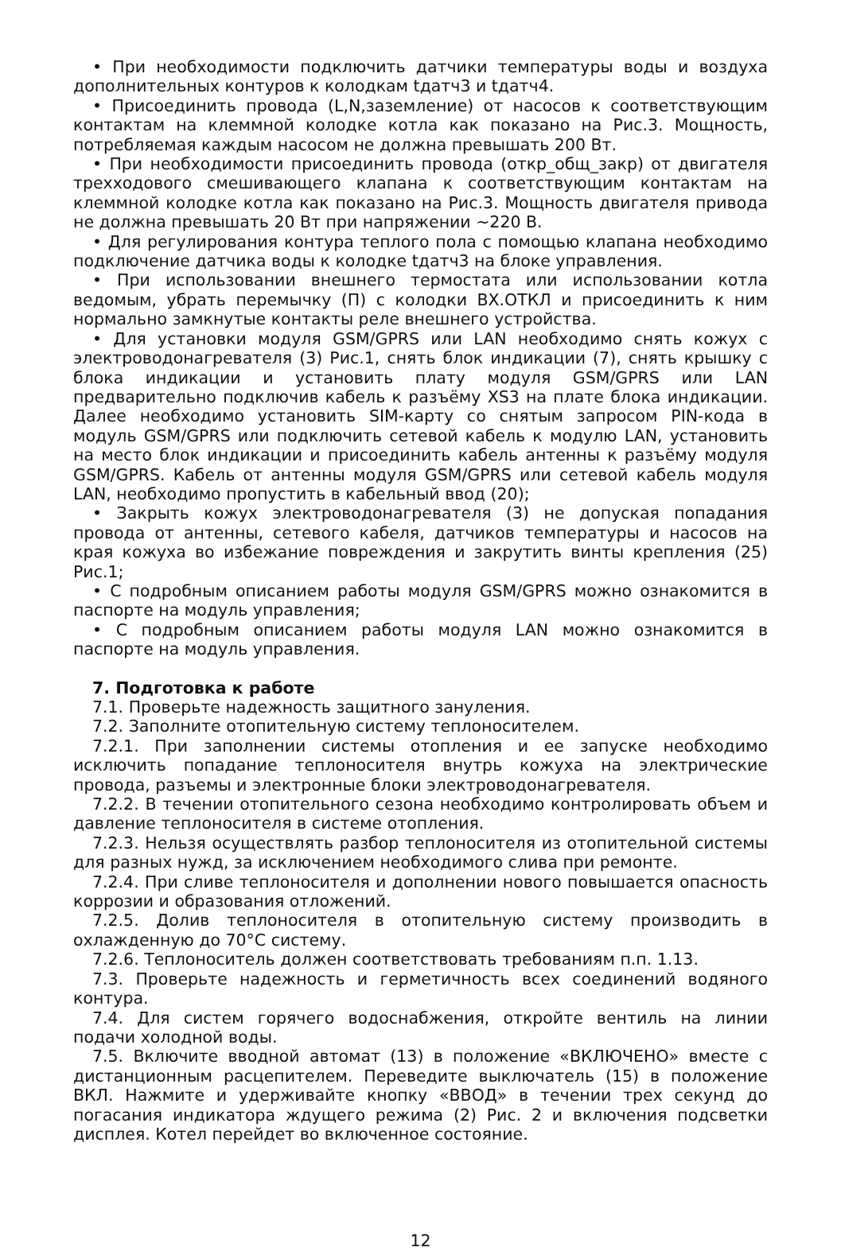• При необходимости подключить датчики температуры воды и воздуха дополнительных контуров к колодкам tдатч3 и tдатч4.
• Присоединить провода (L,N,заземление) от насосов к соответствующим контактам на клеммной колодке котла как показано на Рис.3. Мощность, потребляемая каждым насосом не должна превышать 200 Вт.
• При необходимости присоединить провода (откр_общ_закр) от двигателя трехходового смешивающего клапана к соответствующим контактам на клеммной колодке котла как показано на Рис.3. Мощность двигателя привода не должна превышать 20 Вт при напряжении ~220 В.
• Для регулирования контура теплого пола с помощью клапана необходимо подключение датчика воды к колодке tдатч3 на блоке управления.
• При использовании внешнего термостата или использовании котла ведомым, убрать перемычку (П) с колодки ВХ.ОТКЛ и присоединить к ним нормально замкнутые контакты реле внешнего устройства.
• Для установки модуля GSM/GPRS или LAN необходимо снять кожух с электроводонагревателя (3) Рис.1, снять блок индикации (7), снять крышку с блока индикации и установить плату модуля GSM/GPRS или LAN предварительно подключив кабель к разъёму XS3 на плате блока индикации. Далее необходимо установить SIM-карту со снятым запросом PIN-кода в модуль GSM/GPRS или подключить сетевой кабель к модулю LAN, установить на место блок индикации и присоединить кабель антенны к разъёму модуля GSM/GPRS. Кабель от антенны модуля GSM/GPRS или сетевой кабель модуля LAN, необходимо пропустить в кабельный ввод (20);
• Закрыть кожух электроводонагревателя (3) не допуская попадания провода от антенны, сетевого кабеля, датчиков температуры и насосов на края кожуха во избежание повреждения и закрутить винты крепления (25) Рис.1;
• С подробным описанием работы модуля GSM/GPRS можно ознакомится в паспорте на модуль управления;
• С подробным описанием работы модуля LAN можно ознакомится в паспорте на модуль управления.
7. Подготовка к работе
7.1. Проверьте надежность защитного зануления.
7.2. Заполните отопительную систему теплоносителем.
7.2.1. При заполнении системы отопления и ее запуске необходимо исключить попадание теплоносителя внутрь кожуха на электрические провода, разъемы и электронные блоки электроводонагревателя.
7.2.2. В течении отопительного сезона необходимо контролировать объем и давление теплоносителя в системе отопления.
7.2.3. Нельзя осуществлять разбор теплоносителя из отопительной системы для разных нужд, за исключением необходимого слива при ремонте.
7.2.4. При сливе теплоносителя и дополнении нового повышается опасность коррозии и образования отложений.
7.2.5. Долив теплоносителя в отопительную систему производить в охлажденную до 70°С систему.
7.2.6. Теплоноситель должен соответствовать требованиям п.п. 1.13.
7.3. Проверьте надежность и герметичность всех соединений водяного контура.
7.4. Для систем горячего водоснабжения, откройте вентиль на линии подачи холодной воды.
7.5. Включите вводной автомат (13) в положение «ВКЛЮЧЕНО» вместе с дистанционным расцепителем. Переведите выключатель (15) в положение ВКЛ. Нажмите и удерживайте кнопку «ВВОД» в течении трех секунд до погасания индикатора ждущего режима (2) Рис. 2 и включения подсветки дисплея. Котел перейдет во включенное состояние.
12